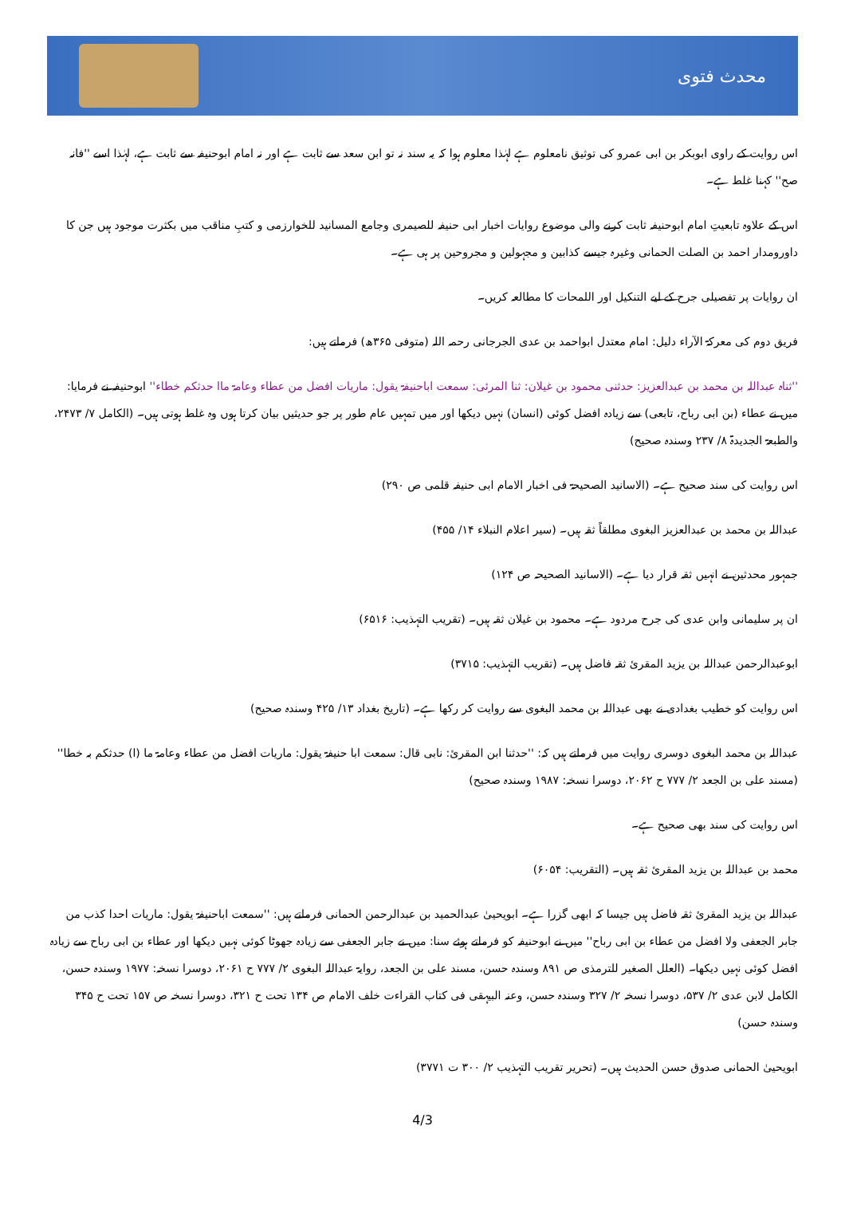محدث فتوی
اس روایت کے راوی ابوبکر بن ابی عمرو کی توثیق نامعلوم ہے لہٰذا معلوم ہوا کہ یہ سند نہ تو ابن سعد سے ثابت ہے اور نہ امام ابوحنیفہ سے ثابت ہے، لہٰذا اسے ''فانہ صح'' کہنا غلط ہے۔
اس کے علاوہ تابعیتِ امام ابوحنیفہ ثابت کرنے والی موضوع روایات اخبار ابی حنیفہ للصیمری وجامع المسانید للخوارزمی و کتبِ مناقب میں بکثرت موجود ہیں جن کا داورومدار احمد بن الصلت الحمانی وغیرہ جیسے کذابین و مجہولین و مجروحین پر ہی ہے۔
ان روایات پر تفصیلی جرح کے لیے التنکیل اور اللمحات کا مطالعہ کریں۔
فریق دوم کی معرکۃ الآراء دلیل: امام معتدل ابواحمد بن عدی الجرجانی رحمہ اللہ (متوفی ۳۶۵ھ) فرماتے ہیں:
''ثناہ عبداللہ بن محمد بن عبدالعزیز: حدثنی محمود بن غیلان: ثنا المرئی: سمعت اباحنیفۃ یقول: ماریات افضل من عطاء وعامۃ ماا حدثکم خطاء'' ابوحنیفہ نے فرمایا: میں نے عطاء (بن ابی رباح، تابعی) سے زیادہ افضل کوئی (انسان) نہیں دیکھا اور میں تمہیں عام طور پر جو حدیثیں بیان کرتا ہوں وہ غلط ہوتی ہیں۔ (الکامل ۷/ ۲۴۷۳، والطبعۃ الجدیدۃ ۸/ ۲۳۷ وسندہ صحیح)
اس روایت کی سند صحیح ہے۔ (الاسانید الصحیحۃ فی اخبار الامام ابی حنیفہ قلمی ص ۲۹۰)
عبداللہ بن محمد بن عبدالعزیز البغوی مطلقاً ثقہ ہیں۔ (سیر اعلام النبلاء ۱۴/ ۴۵۵)
جمہور محدثین نے انہیں ثقہ قرار دیا ہے۔ (الاسانید الصحیحہ ص ۱۲۴)
ان پر سلیمانی وابن عدی کی جرح مردود ہے۔ محمود بن غیلان ثقہ ہیں۔ (تقریب التہذیب: ۶۵۱۶)
ابوعبدالرحمن عبداللہ بن یزید المقرئ ثقہ فاضل ہیں۔ (تقریب التہذیب: ۳۷۱۵)
اس روایت کو خطیب بغدادی نے بھی عبداللہ بن محمد البغوی سے روایت کر رکھا ہے۔ (تاریخ بغداد ۱۳/ ۴۲۵ وسندہ صحیح)
عبداللہ بن محمد البغوی دوسری روایت میں فرماتے ہیں کہ: ''حدثنا ابن المقرئ: نابی قال: سمعت ابا حنیفۃ یقول: ماریات افضل من عطاء وعامۃ ما (ا) حدثکم بہ خطا'' (مسند علی بن الجعد ۲/ ۷۷۷ ح ۲۰۶۲، دوسرا نسخہ: ۱۹۸۷ وسندہ صحیح)
اس روایت کی سند بھی صحیح ہے۔
محمد بن عبداللہ بن یزید المقرئ ثقہ ہیں۔ (التقریب: ۶۰۵۴)
عبداللہ بن یزید المقرئ ثقہ فاضل ہیں جیسا کہ ابھی گزرا ہے۔ ابویحییٰ عبدالحمید بن عبدالرحمن الحمانی فرماتے ہیں: ''سمعت اباحنیفۃ یقول: ماریات احدا کذب من جابر الجعفی ولا افضل من عطاء بن ابی رباح'' میں نے ابوحنیفہ کو فرماتے ہوئے سنا: میں نے جابر الجعفی سے زیادہ جھوٹا کوئی نہیں دیکھا اور عطاء بن ابی رباح سے زیادہ افضل کوئی نہیں دیکھا۔ (العلل الصغیر للترمذی ص ۸۹۱ وسندہ حسن، مسند علی بن الجعد، روایۃ عبداللہ البغوی ۲/ ۷۷۷ ح ۲۰۶۱، دوسرا نسخہ: ۱۹۷۷ وسندہ حسن، الکامل لابن عدی ۲/ ۵۳۷، دوسرا نسخہ ۲/ ۳۲۷ وسندہ حسن، وعنہ البیہقی فی کتاب القراءت خلف الامام ص ۱۳۴ تحت ح ۳۲۱، دوسرا نسخہ ص ۱۵۷ تحت ح ۳۴۵ وسندہ حسن)
ابویحییٰ الحمانی صدوق حسن الحدیث ہیں۔ (تحریر تقریب التہذیب ۲/ ۳۰۰ ت ۳۷۷۱)
4/3